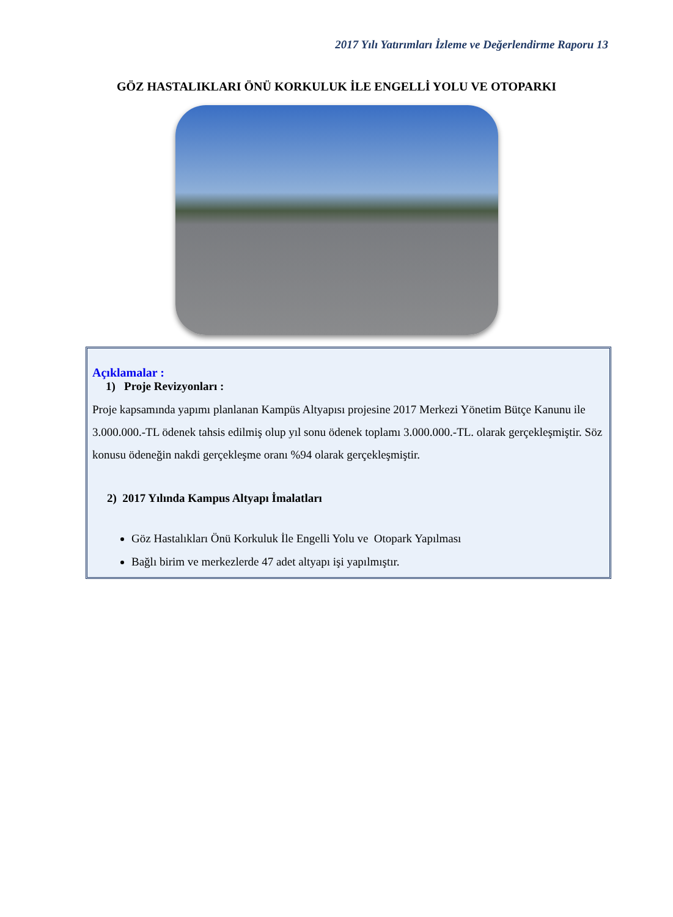2017 Yılı Yatırımları İzleme ve Değerlendirme Raporu 13
GÖZ HASTALIKLARI ÖNÜ KORKULUK İLE ENGELLİ YOLU VE OTOPARKI
Açıklamalar :
1) Proje Revizyonları :
Proje kapsamında yapımı planlanan Kampüs Altyapısı projesine 2017 Merkezi Yönetim Bütçe Kanunu ile 3.000.000.-TL ödenek tahsis edilmiş olup yıl sonu ödenek toplamı 3.000.000.-TL. olarak gerçekleşmiştir. Söz konusu ödeneğin nakdi gerçekleşme oranı %94 olarak gerçekleşmiştir.
2) 2017 Yılında Kampus Altyapı İmalatları
Göz Hastalıkları Önü Korkuluk İle Engelli Yolu ve Otopark Yapılması
Bağlı birim ve merkezlerde 47 adet altyapı işi yapılmıştır.